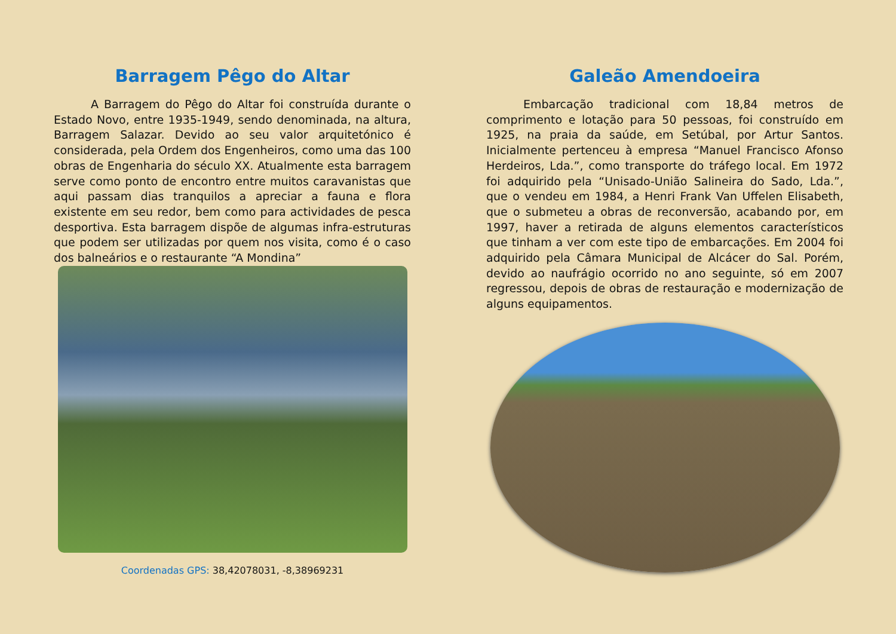Barragem Pêgo do Altar
A Barragem do Pêgo do Altar foi construída durante o Estado Novo, entre 1935-1949, sendo denominada, na altura, Barragem Salazar. Devido ao seu valor arquitetónico é considerada, pela Ordem dos Engenheiros, como uma das 100 obras de Engenharia do século XX. Atualmente esta barragem serve como ponto de encontro entre muitos caravanistas que aqui passam dias tranquilos a apreciar a fauna e flora existente em seu redor, bem como para actividades de pesca desportiva. Esta barragem dispõe de algumas infra-estruturas que podem ser utilizadas por quem nos visita, como é o caso dos balneários e o restaurante “A Mondina”
Coordenadas GPS: 38,42078031, -8,38969231
Galeão Amendoeira
Embarcação tradicional com 18,84 metros de comprimento e lotação para 50 pessoas, foi construído em 1925, na praia da saúde, em Setúbal, por Artur Santos. Inicialmente pertenceu à empresa “Manuel Francisco Afonso Herdeiros, Lda.”, como transporte do tráfego local. Em 1972 foi adquirido pela “Unisado-União Salineira do Sado, Lda.”, que o vendeu em 1984, a Henri Frank Van Uffelen Elisabeth, que o submeteu a obras de reconversão, acabando por, em 1997, haver a retirada de alguns elementos característicos que tinham a ver com este tipo de embarcações. Em 2004 foi adquirido pela Câmara Municipal de Alcácer do Sal. Porém, devido ao naufrágio ocorrido no ano seguinte, só em 2007 regressou, depois de obras de restauração e modernização de alguns equipamentos.